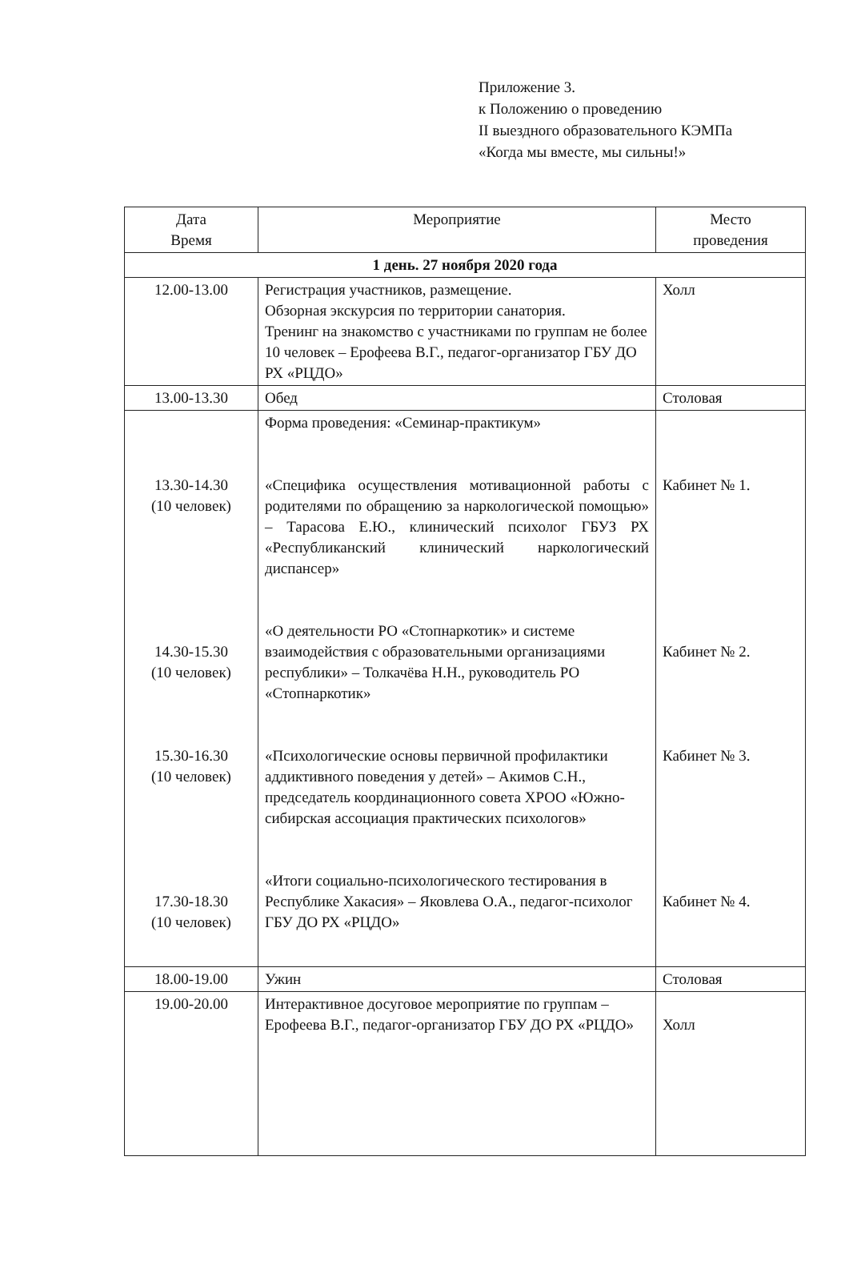Приложение 3.
к Положению о проведению
II выездного образовательного КЭМПа
«Когда мы вместе, мы сильны!»
| Дата Время | Мероприятие | Место проведения |
| --- | --- | --- |
| 1 день. 27 ноября 2020 года | | |
| 12.00-13.00 | Регистрация участников, размещение. Обзорная экскурсия по территории санатория. Тренинг на знакомство с участниками по группам не более 10 человек – Ерофеева В.Г., педагог-организатор ГБУ ДО РХ «РЦДО» | Холл |
| 13.00-13.30 | Обед | Столовая |
| 13.30-14.30 (10 человек) 14.30-15.30 (10 человек) 15.30-16.30 (10 человек) 17.30-18.30 (10 человек) | Форма проведения: «Семинар-практикум» «Специфика осуществления мотивационной работы с родителями по обращению за наркологической помощью» – Тарасова Е.Ю., клинический психолог ГБУЗ РХ «Республиканский клинический наркологический диспансер» «О деятельности РО «Стопнаркотик» и системе взаимодействия с образовательными организациями республики» – Толкачёва Н.Н., руководитель РО «Стопнаркотик» «Психологические основы первичной профилактики аддиктивного поведения у детей» – Акимов С.Н., председатель координационного совета ХРОО «Южно-сибирская ассоциация практических психологов» «Итоги социально-психологического тестирования в Республике Хакасия» – Яковлева О.А., педагог-психолог ГБУ ДО РХ «РЦДО» | Кабинет № 1. Кабинет № 2. Кабинет № 3. Кабинет № 4. |
| 18.00-19.00 | Ужин | Столовая |
| 19.00-20.00 | Интерактивное досуговое мероприятие по группам – Ерофеева В.Г., педагог-организатор ГБУ ДО РХ «РЦДО» | Холл |